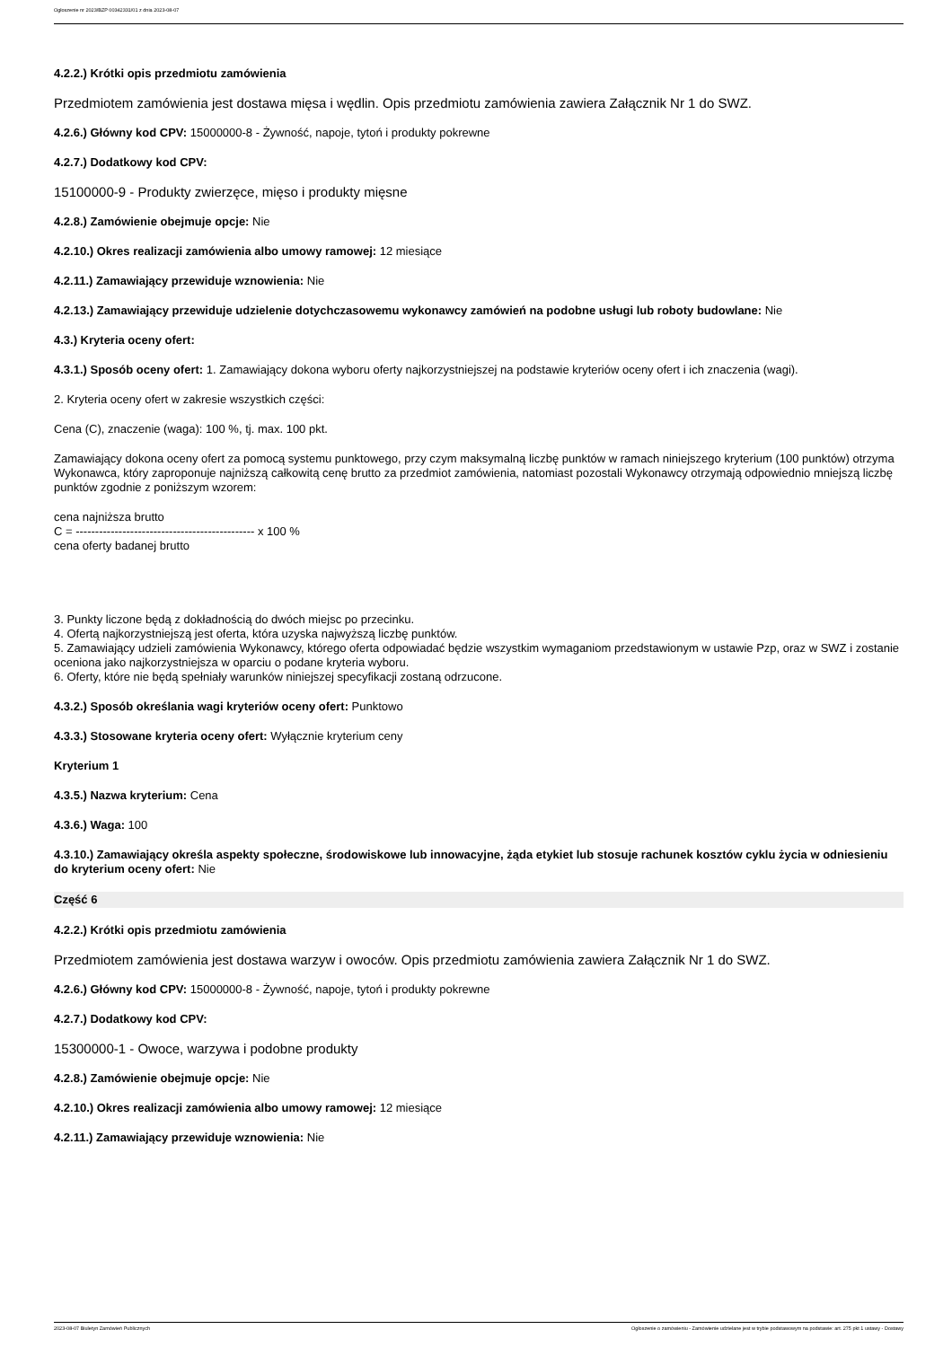Ogłoszenie nr 2023/BZP 00342331/01 z dnia 2023-08-07
4.2.2.) Krótki opis przedmiotu zamówienia
Przedmiotem zamówienia jest dostawa mięsa i wędlin. Opis przedmiotu zamówienia zawiera Załącznik Nr 1 do SWZ.
4.2.6.) Główny kod CPV: 15000000-8 - Żywność, napoje, tytoń i produkty pokrewne
4.2.7.) Dodatkowy kod CPV:
15100000-9 - Produkty zwierzęce, mięso i produkty mięsne
4.2.8.) Zamówienie obejmuje opcje: Nie
4.2.10.) Okres realizacji zamówienia albo umowy ramowej: 12 miesiące
4.2.11.) Zamawiający przewiduje wznowienia: Nie
4.2.13.) Zamawiający przewiduje udzielenie dotychczasowemu wykonawcy zamówień na podobne usługi lub roboty budowlane: Nie
4.3.) Kryteria oceny ofert:
4.3.1.) Sposób oceny ofert: 1. Zamawiający dokona wyboru oferty najkorzystniejszej na podstawie kryteriów oceny ofert i ich znaczenia (wagi).
2. Kryteria oceny ofert w zakresie wszystkich części:
Cena (C), znaczenie (waga): 100 %, tj. max. 100 pkt.
Zamawiający dokona oceny ofert za pomocą systemu punktowego, przy czym maksymalną liczbę punktów w ramach niniejszego kryterium (100 punktów) otrzyma Wykonawca, który zaproponuje najniższą całkowitą cenę brutto za przedmiot zamówienia, natomiast pozostali Wykonawcy otrzymają odpowiednio mniejszą liczbę punktów zgodnie z poniższym wzorem:
cena najniższa brutto
C = ---------------------------------------------- x 100 %
cena oferty badanej brutto
3. Punkty liczone będą z dokładnością do dwóch miejsc po przecinku.
4. Ofertą najkorzystniejszą jest oferta, która uzyska najwyższą liczbę punktów.
5. Zamawiający udzieli zamówienia Wykonawcy, którego oferta odpowiadać będzie wszystkim wymaganiom przedstawionym w ustawie Pzp, oraz w SWZ i zostanie oceniona jako najkorzystniejsza w oparciu o podane kryteria wyboru.
6. Oferty, które nie będą spełniały warunków niniejszej specyfikacji zostaną odrzucone.
4.3.2.) Sposób określania wagi kryteriów oceny ofert: Punktowo
4.3.3.) Stosowane kryteria oceny ofert: Wyłącznie kryterium ceny
Kryterium 1
4.3.5.) Nazwa kryterium: Cena
4.3.6.) Waga: 100
4.3.10.) Zamawiający określa aspekty społeczne, środowiskowe lub innowacyjne, żąda etykiet lub stosuje rachunek kosztów cyklu życia w odniesieniu do kryterium oceny ofert: Nie
Część 6
4.2.2.) Krótki opis przedmiotu zamówienia
Przedmiotem zamówienia jest dostawa warzyw i owoców. Opis przedmiotu zamówienia zawiera Załącznik Nr 1 do SWZ.
4.2.6.) Główny kod CPV: 15000000-8 - Żywność, napoje, tytoń i produkty pokrewne
4.2.7.) Dodatkowy kod CPV:
15300000-1 - Owoce, warzywa i podobne produkty
4.2.8.) Zamówienie obejmuje opcje: Nie
4.2.10.) Okres realizacji zamówienia albo umowy ramowej: 12 miesiące
4.2.11.) Zamawiający przewiduje wznowienia: Nie
2023-08-07 Biuletyn Zamówień Publicznych Ogłoszenie o zamówieniu - Zamówienie udzielane jest w trybie podstawowym na podstawie: art. 275 pkt 1 ustawy - Dostawy